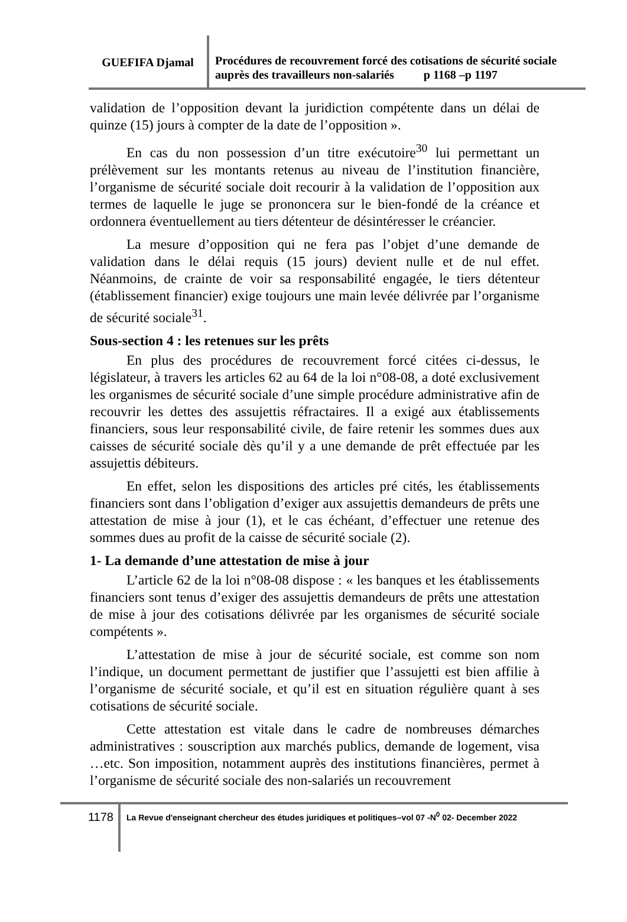GUEFIFA Djamal
Procédures de recouvrement forcé des cotisations de sécurité sociale auprès des travailleurs non-salariés p 1168 –p 1197
validation de l’opposition devant la juridiction compétente dans un délai de quinze (15) jours à compter de la date de l’opposition ».
En cas du non possession d’un titre exécutoire<sup>30</sup> lui permettant un prélèvement sur les montants retenus au niveau de l’institution financière, l’organisme de sécurité sociale doit recourir à la validation de l’opposition aux termes de laquelle le juge se prononcera sur le bien-fondé de la créance et ordonnera éventuellement au tiers détenteur de désintéresser le créancier.
La mesure d’opposition qui ne fera pas l’objet d’une demande de validation dans le délai requis (15 jours) devient nulle et de nul effet. Néanmoins, de crainte de voir sa responsabilité engagée, le tiers détenteur (établissement financier) exige toujours une main levée délivrée par l’organisme de sécurité sociale<sup>31</sup>.
Sous-section 4 : les retenues sur les prêts
En plus des procédures de recouvrement forcé citées ci-dessus, le législateur, à travers les articles 62 au 64 de la loi n°08-08, a doté exclusivement les organismes de sécurité sociale d’une simple procédure administrative afin de recouvrir les dettes des assujettis réfractaires. Il a exigé aux établissements financiers, sous leur responsabilité civile, de faire retenir les sommes dues aux caisses de sécurité sociale dès qu’il y a une demande de prêt effectuée par les assujettis débiteurs.
En effet, selon les dispositions des articles pré cités, les établissements financiers sont dans l’obligation d’exiger aux assujettis demandeurs de prêts une attestation de mise à jour (1), et le cas échéant, d’effectuer une retenue des sommes dues au profit de la caisse de sécurité sociale (2).
1- La demande d’une attestation de mise à jour
L’article 62 de la loi n°08-08 dispose : « les banques et les établissements financiers sont tenus d’exiger des assujettis demandeurs de prêts une attestation de mise à jour des cotisations délivrée par les organismes de sécurité sociale compétents ».
L’attestation de mise à jour de sécurité sociale, est comme son nom l’indique, un document permettant de justifier que l’assujetti est bien affilie à l’organisme de sécurité sociale, et qu’il est en situation régulière quant à ses cotisations de sécurité sociale.
Cette attestation est vitale dans le cadre de nombreuses démarches administratives : souscription aux marchés publics, demande de logement, visa …etc. Son imposition, notamment auprès des institutions financières, permet à l’organisme de sécurité sociale des non-salariés un recouvrement
1178
La Revue d'enseignant chercheur des études juridiques et politiques–vol 07 -N<sup>0</sup> 02- December 2022